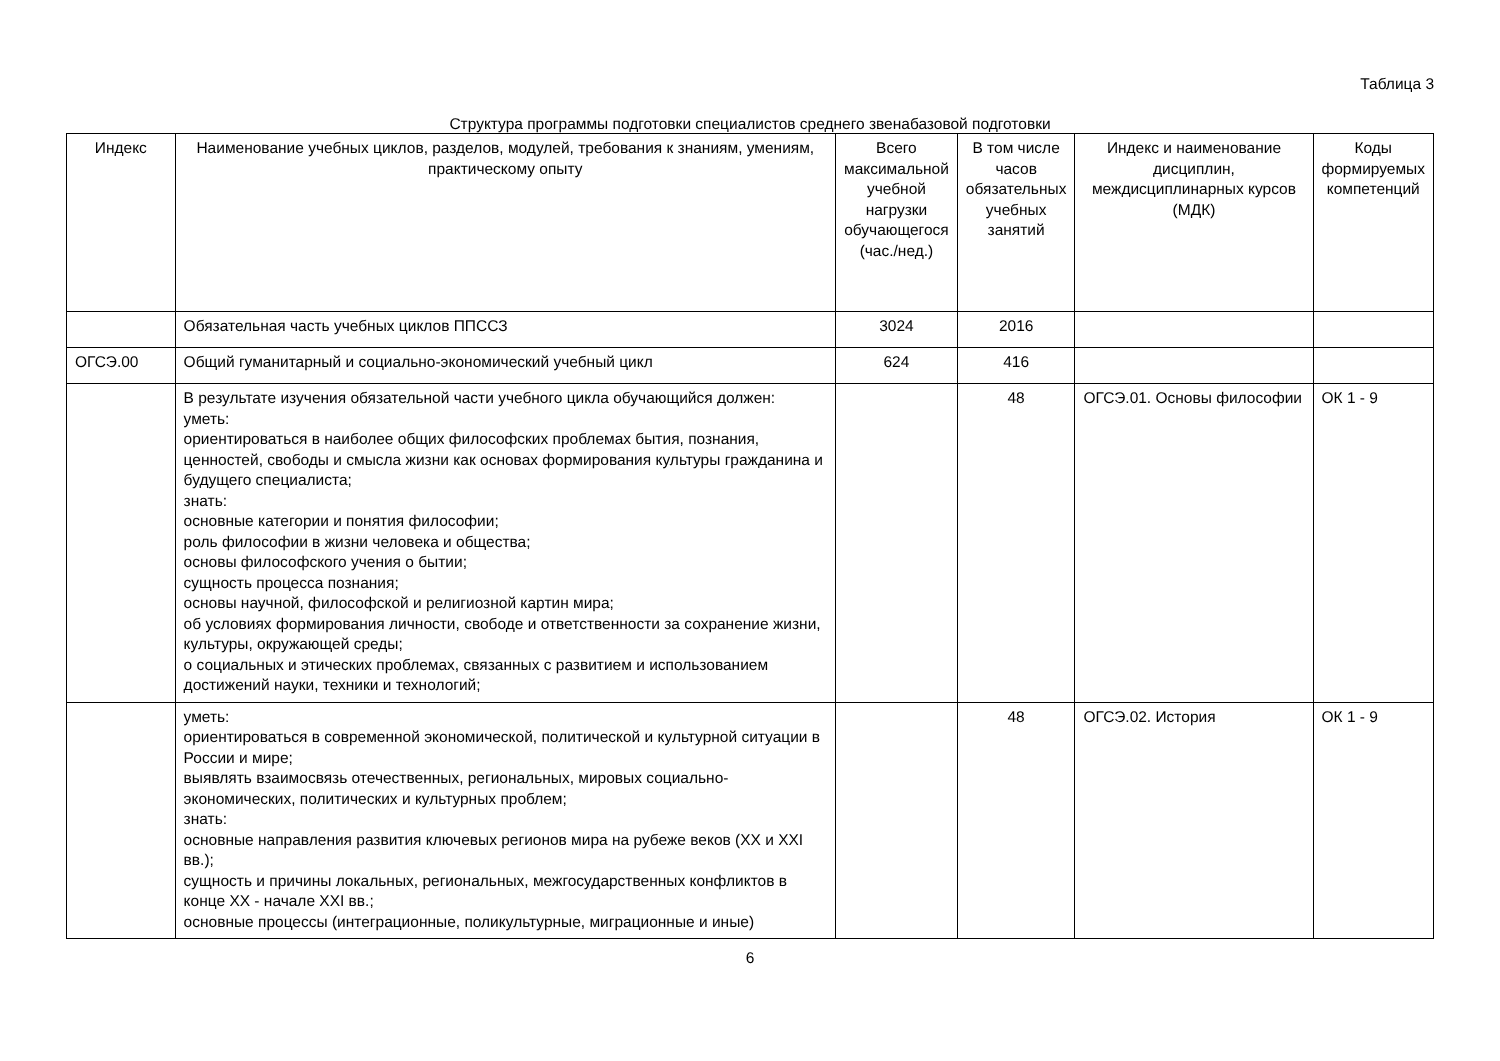Таблица 3
Структура программы подготовки специалистов среднего звенабазовой подготовки
| Индекс | Наименование учебных циклов, разделов, модулей, требования к знаниям, умениям, практическому опыту | Всего максимальной учебной нагрузки обучающегося (час./нед.) | В том числе часов обязательных учебных занятий | Индекс и наименование дисциплин, междисциплинарных курсов (МДК) | Коды формируемых компетенций |
| --- | --- | --- | --- | --- | --- |
| | Обязательная часть учебных циклов ППССЗ | 3024 | 2016 | | |
| ОГСЭ.00 | Общий гуманитарный и социально-экономический учебный цикл | 624 | 416 | | |
| | В результате изучения обязательной части учебного цикла обучающийся должен: уметь: ориентироваться в наиболее общих философских проблемах бытия, познания, ценностей, свободы и смысла жизни как основах формирования культуры гражданина и будущего специалиста; знать: основные категории и понятия философии; роль философии в жизни человека и общества; основы философского учения о бытии; сущность процесса познания; основы научной, философской и религиозной картин мира; об условиях формирования личности, свободе и ответственности за сохранение жизни, культуры, окружающей среды; о социальных и этических проблемах, связанных с развитием и использованием достижений науки, техники и технологий; | | 48 | ОГСЭ.01. Основы философии | ОК 1 - 9 |
| | уметь: ориентироваться в современной экономической, политической и культурной ситуации в России и мире; выявлять взаимосвязь отечественных, региональных, мировых социально-экономических, политических и культурных проблем; знать: основные направления развития ключевых регионов мира на рубеже веков (XX и XXI вв.); сущность и причины локальных, региональных, межгосударственных конфликтов в конце XX - начале XXI вв.; основные процессы (интеграционные, поликультурные, миграционные и иные) | | 48 | ОГСЭ.02. История | ОК 1 - 9 |
6